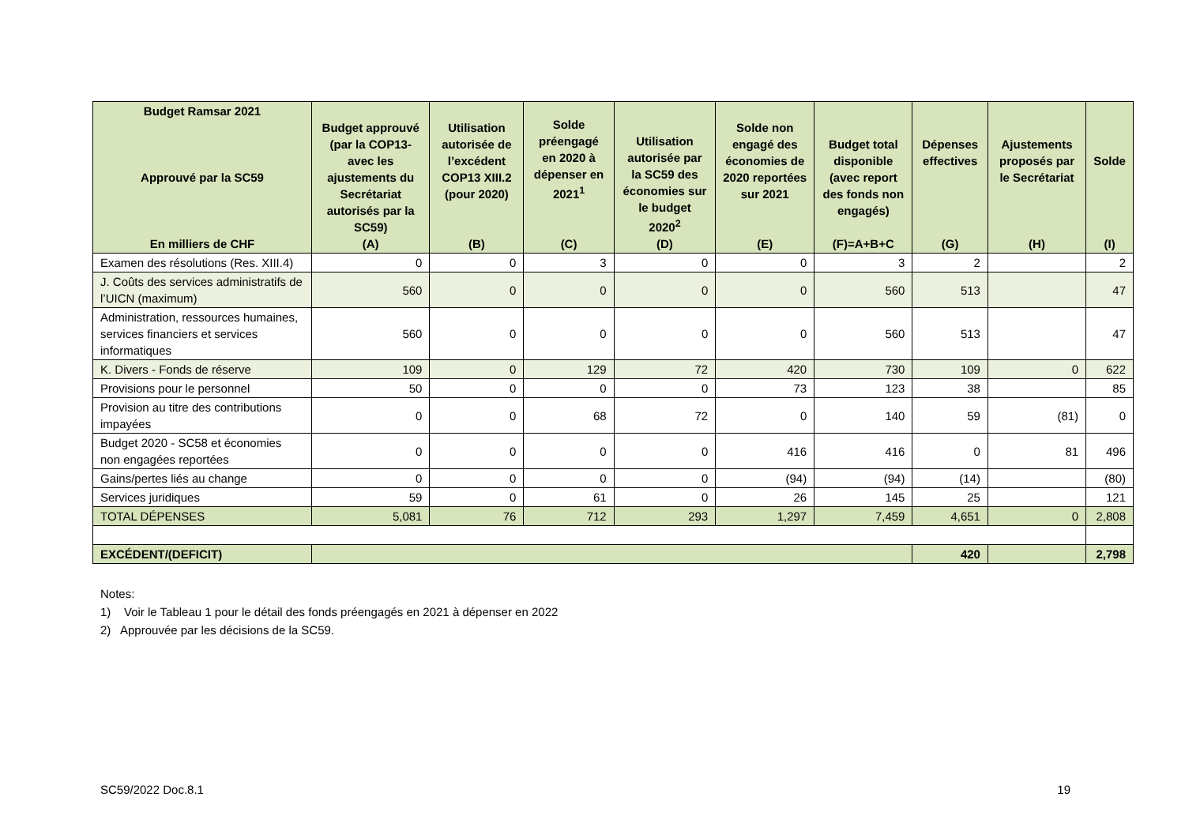| Budget Ramsar 2021 Approuvé par la SC59 En milliers de CHF | Budget approuvé (par la COP13-avec les ajustements du Secrétariat autorisés par la SC59) (A) | Utilisation autorisée de l’excédent COP13 XIII.2 (pour 2020) (B) | Solde préengagé en 2020 à dépenser en 2021<sup>1</sup> (C) | Utilisation autorisée par la SC59 des économies sur le budget 2020<sup>2</sup> (D) | Solde non engagé des économies de 2020 reportées sur 2021 (E) | Budget total disponible (avec report des fonds non engagés) (F)=A+B+C | Dépenses effectives (G) | Ajustements proposés par le Secrétariat (H) | Solde (I) |
| --- | --- | --- | --- | --- | --- | --- | --- | --- | --- |
| Examen des résolutions (Res. XIII.4) | 0 | 0 | 3 | 0 | 0 | 3 | 2 | | 2 |
| J. Coûts des services administratifs de l’UICN (maximum) | 560 | 0 | 0 | 0 | 0 | 560 | 513 | | 47 |
| Administration, ressources humaines, services financiers et services informatiques | 560 | 0 | 0 | 0 | 0 | 560 | 513 | | 47 |
| K. Divers - Fonds de réserve | 109 | 0 | 129 | 72 | 420 | 730 | 109 | 0 | 622 |
| Provisions pour le personnel | 50 | 0 | 0 | 0 | 73 | 123 | 38 | | 85 |
| Provision au titre des contributions impayées | 0 | 0 | 68 | 72 | 0 | 140 | 59 | (81) | 0 |
| Budget 2020 - SC58 et économies non engagées reportées | 0 | 0 | 0 | 0 | 416 | 416 | 0 | 81 | 496 |
| Gains/pertes liés au change | 0 | 0 | 0 | 0 | (94) | (94) | (14) | | (80) |
| Services juridiques | 59 | 0 | 61 | 0 | 26 | 145 | 25 | | 121 |
| TOTAL DÉPENSES | 5,081 | 76 | 712 | 293 | 1,297 | 7,459 | 4,651 | 0 | 2,808 |
| EXCÉDENT/(DEFICIT) | | | | | | | 420 | | 2,798 |
Notes:
1) Voir le Tableau 1 pour le détail des fonds préengagés en 2021 à dépenser en 2022
2) Approuvée par les décisions de la SC59.
SC59/2022 Doc.8.1 19